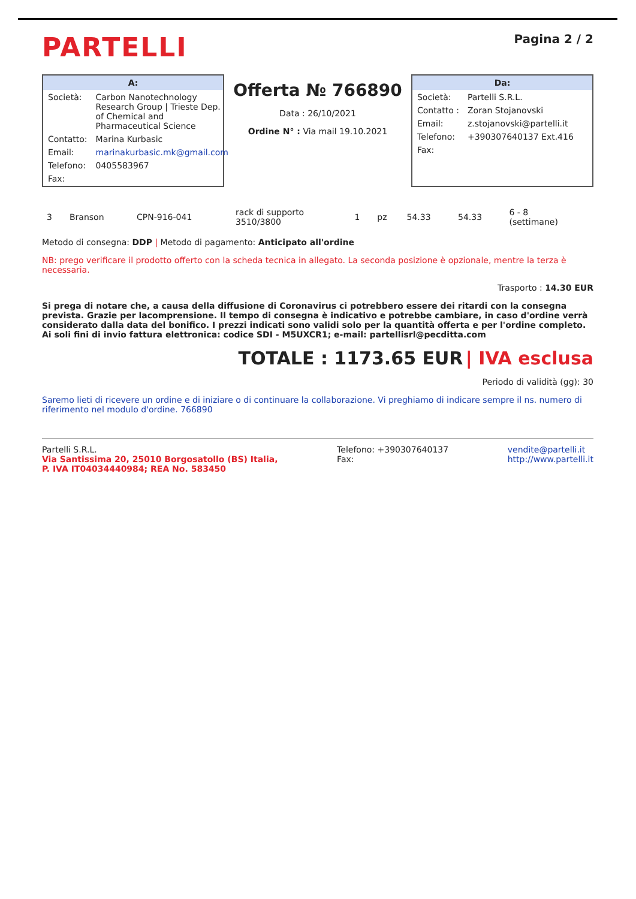PARTELLI
Pagina 2 / 2
A:
| Società: | Carbon Nanotechnology Research Group / Trieste Dep. of Chemical and Pharmaceutical Science |
| Contatto: | Marina Kurbasic |
| Email: | marinakurbasic.mk@gmail.com |
| Telefono: | 0405583967 |
| Fax: | |
Offerta № 766890
Data : 26/10/2021
Ordine N° : Via mail 19.10.2021
Da:
| Società: | Partelli S.R.L. |
| Contatto : | Zoran Stojanovski |
| Email: | z.stojanovski@partelli.it |
| Telefono: | +390307640137 Ext.416 |
| Fax: | |
| 3 | Branson | CPN-916-041 | rack di supporto 3510/3800 | 1 | pz | 54.33 | 54.33 | 6 - 8 (settimane) |
Metodo di consegna: DDP | Metodo di pagamento: Anticipato all'ordine
NB: prego verificare il prodotto offerto con la scheda tecnica in allegato. La seconda posizione è opzionale, mentre la terza è necessaria.
Trasporto : 14.30 EUR
Si prega di notare che, a causa della diffusione di Coronavirus ci potrebbero essere dei ritardi con la consegna prevista. Grazie per lacomprensione. Il tempo di consegna è indicativo e potrebbe cambiare, in caso d'ordine verrà considerato dalla data del bonifico. I prezzi indicati sono validi solo per la quantità offerta e per l'ordine completo. Ai soli fini di invio fattura elettronica: codice SDI - M5UXCR1; e-mail: partellisrl@pecditta.com
TOTALE : 1173.65 EUR | IVA esclusa
Periodo di validità (gg): 30
Saremo lieti di ricevere un ordine e di iniziare o di continuare la collaborazione. Vi preghiamo di indicare sempre il ns. numero di riferimento nel modulo d'ordine. 766890
Partelli S.R.L.
Via Santissima 20, 25010 Borgosatollo (BS) Italia,
P. IVA IT04034440984; REA No. 583450
Telefono: +390307640137
Fax:
vendite@partelli.it
http://www.partelli.it